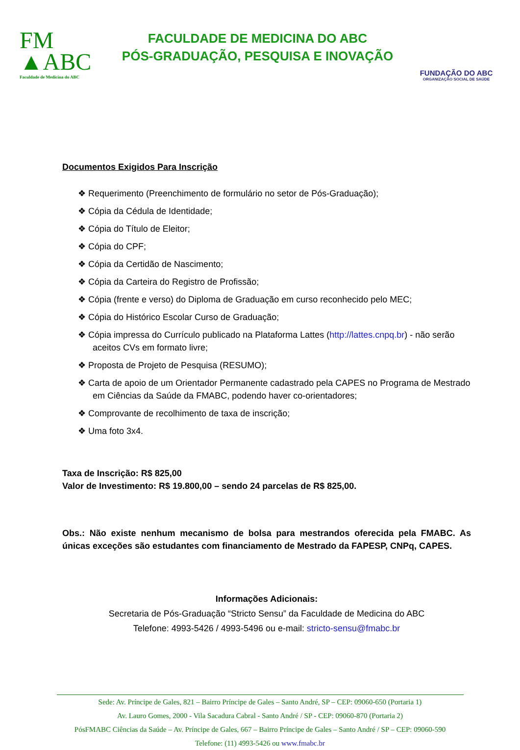FM
▲ABC
Faculdade de Medicina do ABC
FACULDADE DE MEDICINA DO ABC
PÓS-GRADUAÇÃO, PESQUISA E INOVAÇÃO
FUNDAÇÃO DO ABC
ORGANIZAÇÃO SOCIAL DE SAÚDE
Documentos Exigidos Para Inscrição
❖ Requerimento (Preenchimento de formulário no setor de Pós-Graduação);
❖ Cópia da Cédula de Identidade;
❖ Cópia do Título de Eleitor;
❖ Cópia do CPF;
❖ Cópia da Certidão de Nascimento;
❖ Cópia da Carteira do Registro de Profissão;
❖ Cópia (frente e verso) do Diploma de Graduação em curso reconhecido pelo MEC;
❖ Cópia do Histórico Escolar Curso de Graduação;
❖ Cópia impressa do Currículo publicado na Plataforma Lattes (http://lattes.cnpq.br) - não serão aceitos CVs em formato livre;
❖ Proposta de Projeto de Pesquisa (RESUMO);
❖ Carta de apoio de um Orientador Permanente cadastrado pela CAPES no Programa de Mestrado em Ciências da Saúde da FMABC, podendo haver co-orientadores;
❖ Comprovante de recolhimento de taxa de inscrição;
❖ Uma foto 3x4.
Taxa de Inscrição: R$ 825,00
Valor de Investimento: R$ 19.800,00 – sendo 24 parcelas de R$ 825,00.
Obs.: Não existe nenhum mecanismo de bolsa para mestrandos oferecida pela FMABC. As únicas exceções são estudantes com financiamento de Mestrado da FAPESP, CNPq, CAPES.
Informações Adicionais:
Secretaria de Pós-Graduação “Stricto Sensu” da Faculdade de Medicina do ABC
Telefone: 4993-5426 / 4993-5496 ou e-mail: stricto-sensu@fmabc.br
Sede: Av. Príncipe de Gales, 821 – Bairro Príncipe de Gales – Santo André, SP – CEP: 09060-650 (Portaria 1)
Av. Lauro Gomes, 2000 - Vila Sacadura Cabral - Santo André / SP - CEP: 09060-870 (Portaria 2)
PósFMABC Ciências da Saúde – Av. Príncipe de Gales, 667 – Bairro Príncipe de Gales – Santo André / SP – CEP: 09060-590
Telefone: (11) 4993-5426 ou www.fmabc.br